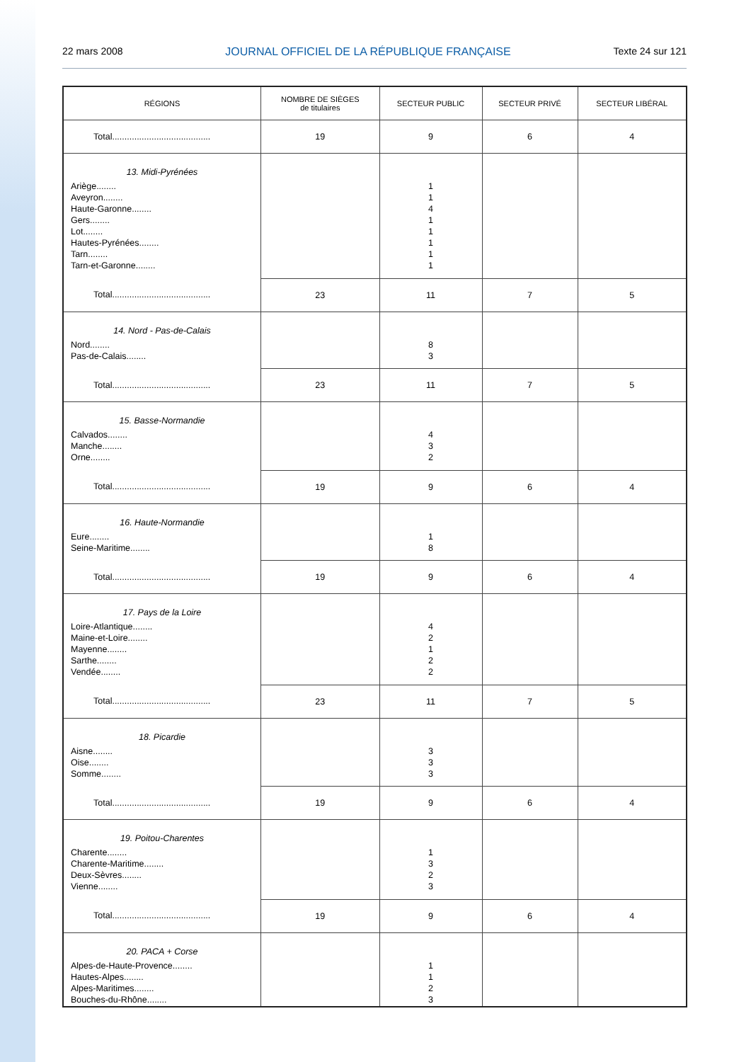22 mars 2008 JOURNAL OFFICIEL DE LA RÉPUBLIQUE FRANÇAISE Texte 24 sur 121
| RÉGIONS | NOMBRE DE SIÈGES de titulaires | SECTEUR PUBLIC | SECTEUR PRIVÉ | SECTEUR LIBÉRAL |
| --- | --- | --- | --- | --- |
| Total........................................ | 19 | 9 | 6 | 4 |
| 13. Midi-Pyrénées Ariège........ Aveyron........ Haute-Garonne........ Gers........ Lot........ Hautes-Pyrénées........ Tarn........ Tarn-et-Garonne........ | | 1 1 4 1 1 1 1 1 | | |
| Total........................................ | 23 | 11 | 7 | 5 |
| 14. Nord - Pas-de-Calais Nord........ Pas-de-Calais........ | | 8 3 | | |
| Total........................................ | 23 | 11 | 7 | 5 |
| 15. Basse-Normandie Calvados........ Manche........ Orne........ | | 4 3 2 | | |
| Total........................................ | 19 | 9 | 6 | 4 |
| 16. Haute-Normandie Eure........ Seine-Maritime........ | | 1 8 | | |
| Total........................................ | 19 | 9 | 6 | 4 |
| 17. Pays de la Loire Loire-Atlantique........ Maine-et-Loire........ Mayenne........ Sarthe........ Vendée........ | | 4 2 1 2 2 | | |
| Total........................................ | 23 | 11 | 7 | 5 |
| 18. Picardie Aisne........ Oise........ Somme........ | | 3 3 3 | | |
| Total........................................ | 19 | 9 | 6 | 4 |
| 19. Poitou-Charentes Charente........ Charente-Maritime........ Deux-Sèvres........ Vienne........ | | 1 3 2 3 | | |
| Total........................................ | 19 | 9 | 6 | 4 |
| 20. PACA + Corse Alpes-de-Haute-Provence........ Hautes-Alpes........ Alpes-Maritimes........ Bouches-du-Rhône........ | | 1 1 2 3 | | |